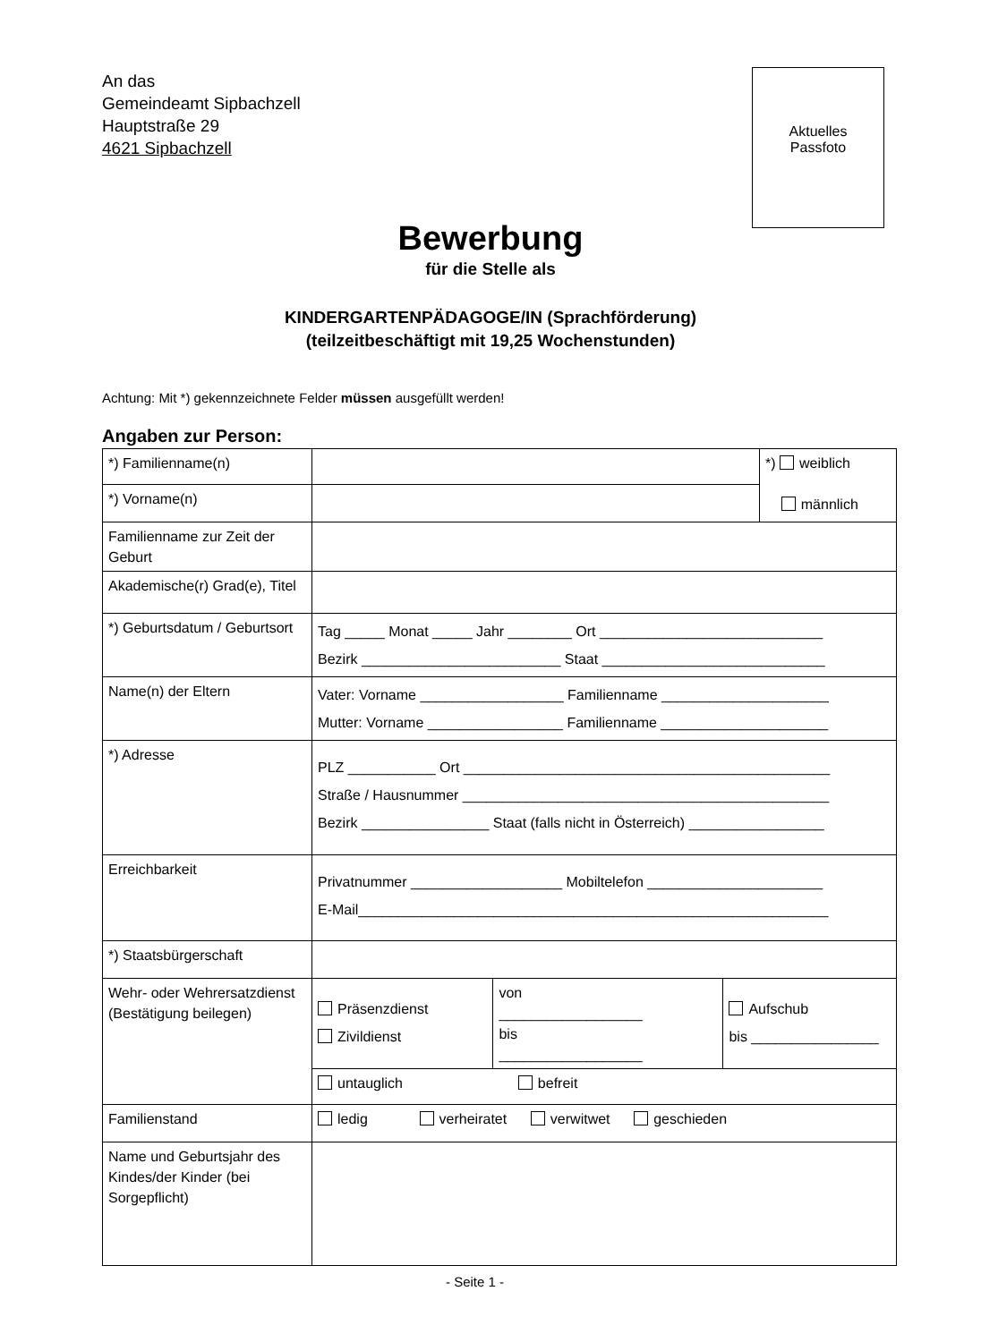An das
Gemeindeamt Sipbachzell
Hauptstraße 29
4621 Sipbachzell
Aktuelles
Passfoto
Bewerbung
für die Stelle als
KINDERGARTENPÄDAGOGE/IN (Sprachförderung)
(teilzeitbeschäftigt mit 19,25 Wochenstunden)
Achtung: Mit *) gekennzeichnete Felder müssen ausgefüllt werden!
Angaben zur Person:
| *) Familienname(n) | | | | *) weiblich männlich |
| *) Vorname(n) | | | | |
| Familienname zur Zeit der Geburt | | | | |
| Akademische(r) Grad(e), Titel | | | | |
| *) Geburtsdatum / Geburtsort | Tag _____ Monat _____ Jahr ________ Ort ____________________________ Bezirk _________________________ Staat ____________________________ | | | |
| Name(n) der Eltern | Vater: Vorname __________________ Familienname _____________________ Mutter: Vorname _________________ Familienname _____________________ | | | |
| *) Adresse | PLZ ___________ Ort ______________________________________________ Straße / Hausnummer ______________________________________________ Bezirk ________________ Staat (falls nicht in Österreich) _________________ | | | |
| Erreichbarkeit | Privatnummer ___________________ Mobiltelefon ______________________ E-Mail___________________________________________________________ | | | |
| *) Staatsbürgerschaft | | | | |
| Wehr- oder Wehrersatzdienst (Bestätigung beilegen) | Präsenzdienst Zivildienst | von __________________ bis __________________ | Aufschub bis ________________ | |
| | untauglich befreit | | | |
| Familienstand | ledig verheiratet verwitwet geschieden | | | |
| Name und Geburtsjahr des Kindes/der Kinder (bei Sorgepflicht) | | | | |
- Seite 1 -